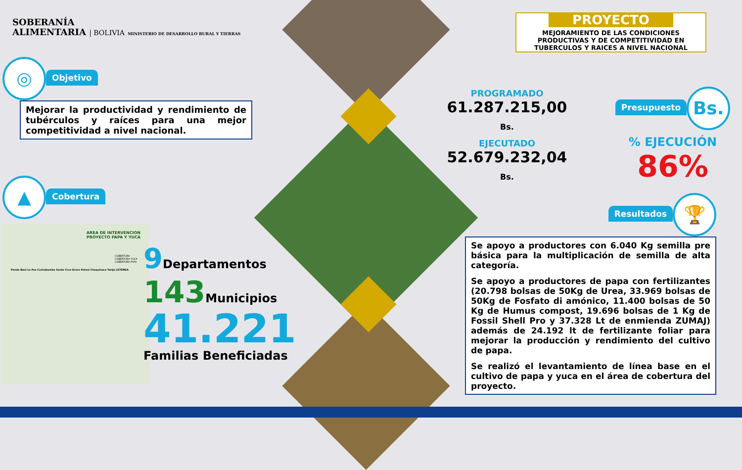SOBERANÍA
ALIMENTARIA | BOLIVIA MINISTERIO DE DESARROLLO RURAL Y TIERRAS
◎ Objetivo
Mejorar la productividad y rendimiento de tubérculos y raíces para una mejor competitividad a nivel nacional.
▲ Cobertura
AREA DE INTERVENCION
PROYECTO PAPA Y YUCA
COBERTURA
COBERTURA YUCA
COBERTURA PAPA
Pando Beni La Paz Cochabamba Santa Cruz Oruro Potosí Chuquisaca Tarija LEYENDA
9 Departamentos
143 Municipios
41.221
Familias Beneficiadas
PROYECTO
MEJORAMIENTO DE LAS CONDICIONES PRODUCTIVAS Y DE COMPETITIVIDAD EN TUBERCULOS Y RAICES A NIVEL NACIONAL
PROGRAMADO
61.287.215,00 Bs.
EJECUTADO
52.679.232,04 Bs.
Presupuesto Bs.
% EJECUCIÓN
86%
Resultados 🏆
Se apoyo a productores con 6.040 Kg semilla pre básica para la multiplicación de semilla de alta categoría.
Se apoyo a productores de papa con fertilizantes (20.798 bolsas de 50Kg de Urea, 33.969 bolsas de 50Kg de Fosfato di amónico, 11.400 bolsas de 50 Kg de Humus compost, 19.696 bolsas de 1 Kg de Fossil Shell Pro y 37.328 Lt de enmienda ZUMAJ) además de 24.192 lt de fertilizante foliar para mejorar la producción y rendimiento del cultivo de papa.
Se realizó el levantamiento de línea base en el cultivo de papa y yuca en el área de cobertura del proyecto.